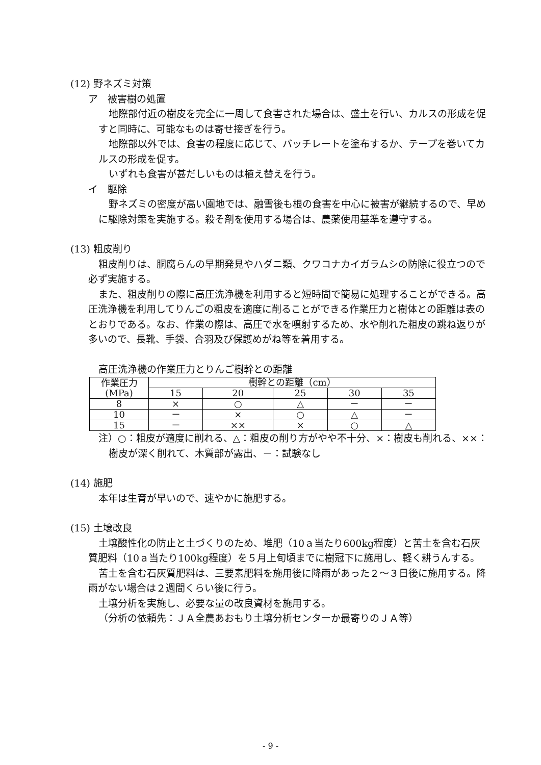(12) 野ネズミ対策
ア　被害樹の処置
地際部付近の樹皮を完全に一周して食害された場合は、盛土を行い、カルスの形成を促すと同時に、可能なものは寄せ接ぎを行う。
地際部以外では、食害の程度に応じて、バッチレートを塗布するか、テープを巻いてカルスの形成を促す。
いずれも食害が甚だしいものは植え替えを行う。
イ　駆除
野ネズミの密度が高い園地では、融雪後も根の食害を中心に被害が継続するので、早めに駆除対策を実施する。殺そ剤を使用する場合は、農薬使用基準を遵守する。
(13) 粗皮削り
粗皮削りは、胴腐らんの早期発見やハダニ類、クワコナカイガラムシの防除に役立つので必ず実施する。
また、粗皮削りの際に高圧洗浄機を利用すると短時間で簡易に処理することができる。高圧洗浄機を利用してりんごの粗皮を適度に削ることができる作業圧力と樹体との距離は表のとおりである。なお、作業の際は、高圧で水を噴射するため、水や削れた粗皮の跳ね返りが多いので、長靴、手袋、合羽及び保護めがね等を着用する。
高圧洗浄機の作業圧力とりんご樹幹との距離
| 作業圧力 (MPa) | 樹幹との距離（cm） | | | | |
| | 15 | 20 | 25 | 30 | 35 |
| 8 | × | ○ | △ | － | － |
| 10 | － | × | ○ | △ | － |
| 15 | － | ×× | × | ○ | △ |
注）○：粗皮が適度に削れる、△：粗皮の削り方がやや不十分、×：樹皮も削れる、××：樹皮が深く削れて、木質部が露出、－：試験なし
(14) 施肥
本年は生育が早いので、速やかに施肥する。
(15) 土壌改良
土壌酸性化の防止と土づくりのため、堆肥（10ａ当たり600kg程度）と苦土を含む石灰質肥料（10ａ当たり100kg程度）を５月上旬頃までに樹冠下に施用し、軽く耕うんする。
苦土を含む石灰質肥料は、三要素肥料を施用後に降雨があった２～３日後に施用する。降雨がない場合は２週間くらい後に行う。
土壌分析を実施し、必要な量の改良資材を施用する。
（分析の依頼先：ＪＡ全農あおもり土壌分析センターか最寄りのＪＡ等）
- 9 -